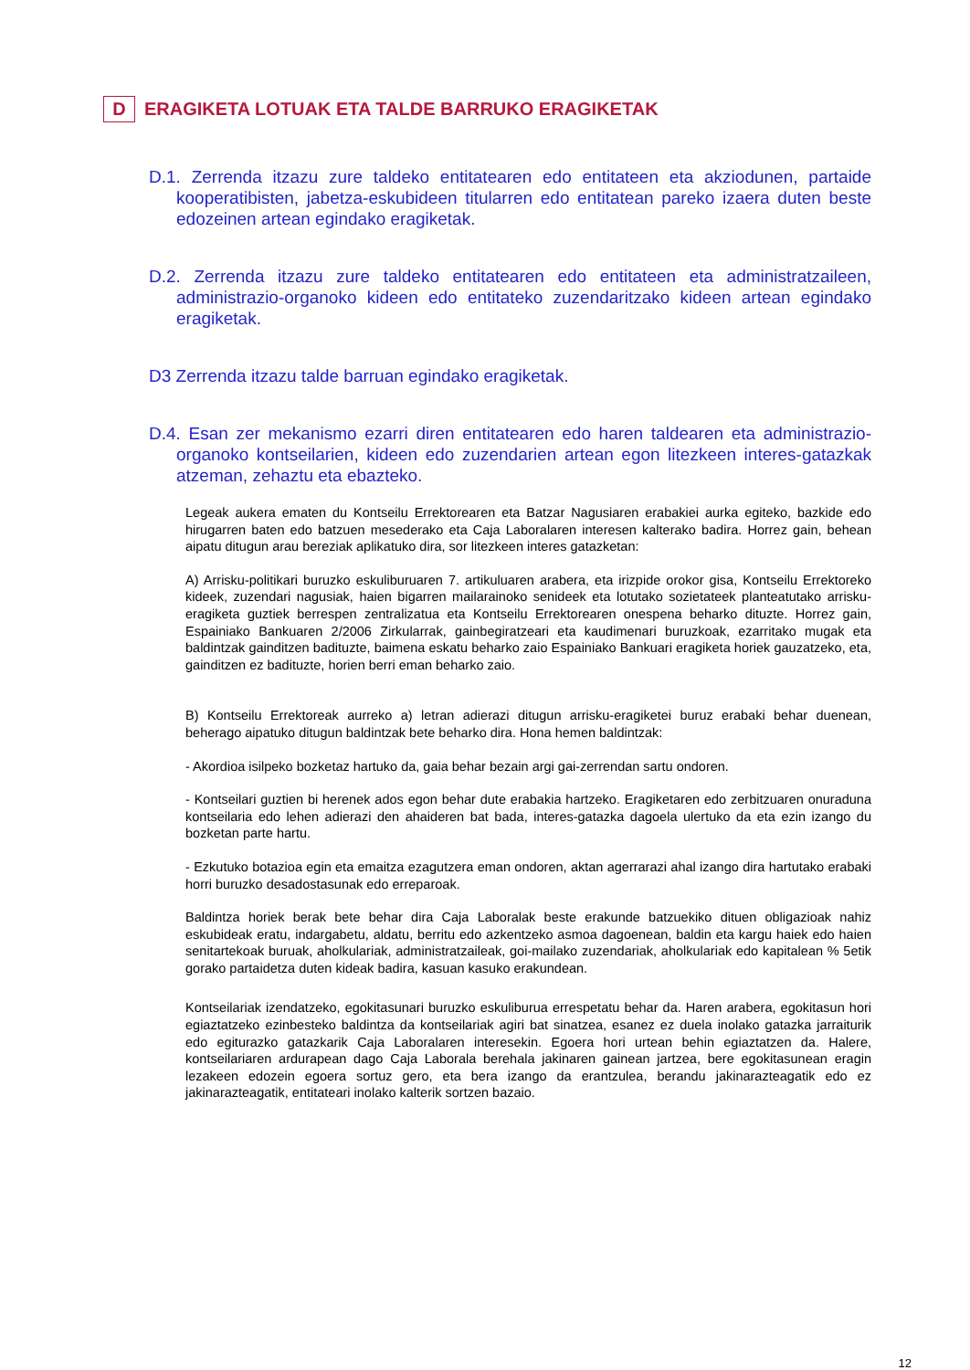D ERAGIKETA LOTUAK ETA TALDE BARRUKO ERAGIKETAK
D.1. Zerrenda itzazu zure taldeko entitatearen edo entitateen eta akziodunen, partaide kooperatibisten, jabetza-eskubideen titularren edo entitatean pareko izaera duten beste edozeinen artean egindako eragiketak.
D.2. Zerrenda itzazu zure taldeko entitatearen edo entitateen eta administratzaileen, administrazio-organoko kideen edo entitateko zuzendaritzako kideen artean egindako eragiketak.
D3 Zerrenda itzazu talde barruan egindako eragiketak.
D.4. Esan zer mekanismo ezarri diren entitatearen edo haren taldearen eta administrazio-organoko kontseilarien, kideen edo zuzendarien artean egon litezkeen interes-gatazkak atzeman, zehaztu eta ebazteko.
Legeak aukera ematen du Kontseilu Errektorearen eta Batzar Nagusiaren erabakiei aurka egiteko, bazkide edo hirugarren baten edo batzuen mesederako eta Caja Laboralaren interesen kalterako badira. Horrez gain, behean aipatu ditugun arau bereziak aplikatuko dira, sor litezkeen interes gatazketan:
A) Arrisku-politikari buruzko eskuliburuaren 7. artikuluaren arabera, eta irizpide orokor gisa, Kontseilu Errektoreko kideek, zuzendari nagusiak, haien bigarren mailarainoko senideek eta lotutako sozietateek planteatutako arrisku-eragiketa guztiek berrespen zentralizatua eta Kontseilu Errektorearen onespena beharko dituzte. Horrez gain, Espainiako Bankuaren 2/2006 Zirkularrak, gainbegiratzeari eta kaudimenari buruzkoak, ezarritako mugak eta baldintzak gainditzen badituzte, baimena eskatu beharko zaio Espainiako Bankuari eragiketa horiek gauzatzeko, eta, gainditzen ez badituzte, horien berri eman beharko zaio.
B) Kontseilu Errektoreak aurreko a) letran adierazi ditugun arrisku-eragiketei buruz erabaki behar duenean, beheragо aipatuko ditugun baldintzak bete beharko dira. Hona hemen baldintzak:
- Akordioa isilpeko bozketaz hartuko da, gaia behar bezain argi gai-zerrendan sartu ondoren.
- Kontseilari guztien bi herenek ados egon behar dute erabakia hartzeko. Eragiketaren edo zerbitzuaren onuraduna kontseilaria edo lehen adierazi den ahaideren bat bada, interes-gatazka dagoela ulertuko da eta ezin izango du bozketan parte hartu.
- Ezkutuko botazioa egin eta emaitza ezagutzera eman ondoren, aktan agerrarazi ahal izango dira hartutako erabaki horri buruzko desadostasunak edo erreparoak.
Baldintza horiek berak bete behar dira Caja Laboralak beste erakunde batzuekiko dituen obligazioak nahiz eskubideak eratu, indargabetu, aldatu, berritu edo azkentzeko asmoa dagoenean, baldin eta kargu haiek edo haien senitartekoak buruak, aholkulariak, administratzaileak, goi-mailako zuzendariak, aholkulariak edo kapitalean % 5etik gorako partaidetza duten kideak badira, kasuan kasuko erakundean.
Kontseilariak izendatzeko, egokitasunari buruzko eskuliburua errespetatu behar da. Haren arabera, egokitasun hori egiaztatzeko ezinbesteko baldintza da kontseilariak agiri bat sinatzea, esanez ez duela inolako gatazka jarraiturik edo egiturazko gatazkarik Caja Laboralaren interesekin. Egoera hori urtean behin egiaztatzen da. Halere, kontseilariaren ardurapean dago Caja Laborala berehala jakinaren gainean jartzea, bere egokitasunean eragin lezakeen edozein egoera sortuz gero, eta bera izango da erantzulea, berandu jakinarazteagatik edo ez jakinarazteagatik, entitateari inolako kalterik sortzen bazaio.
12